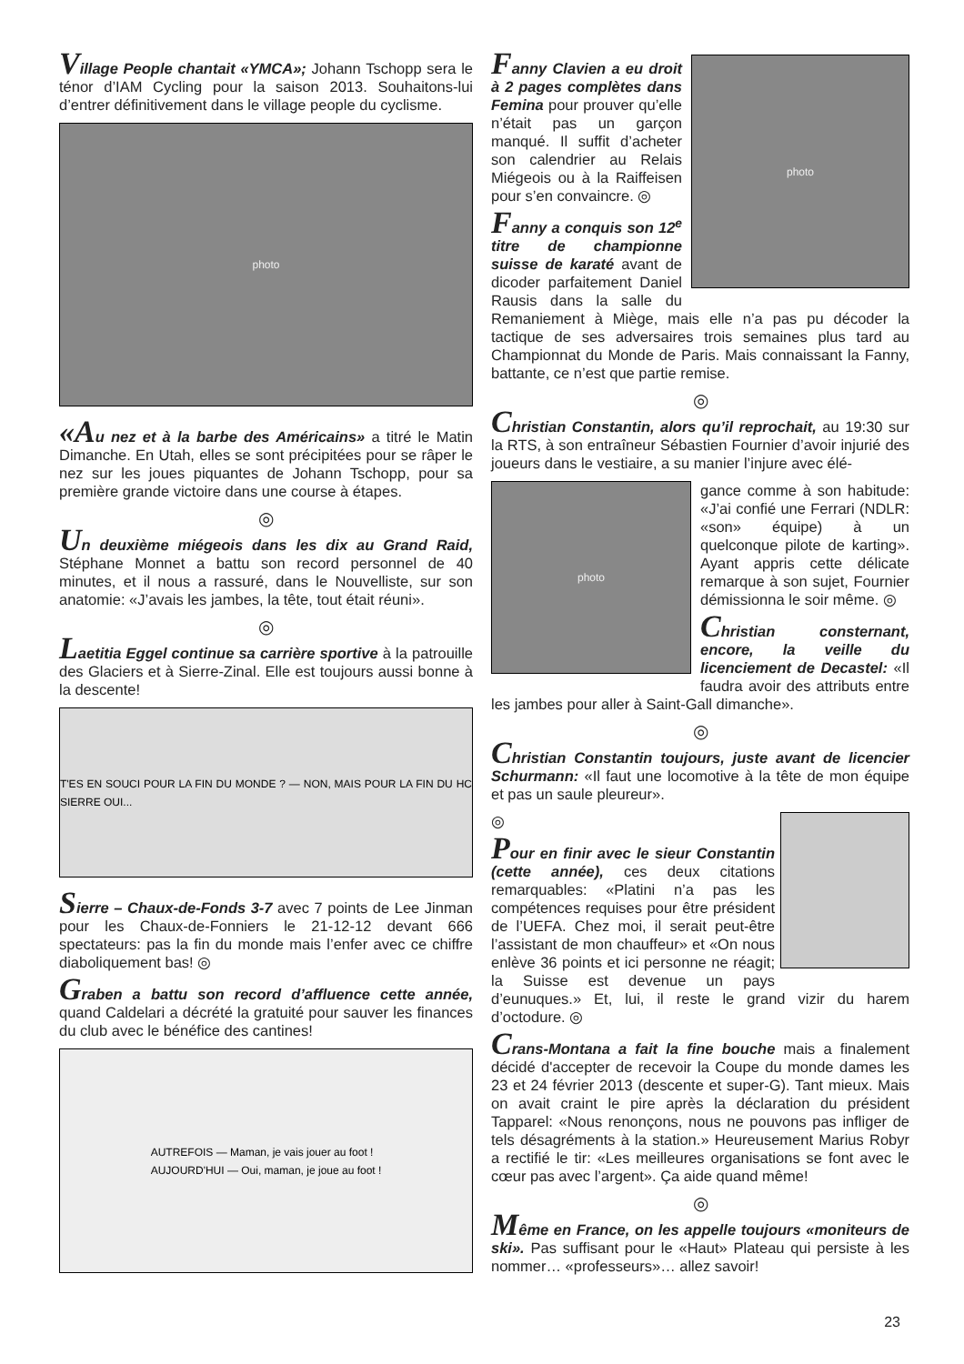Village People chantait «YMCA»; Johann Tschopp sera le ténor d’IAM Cycling pour la saison 2013. Souhaitons-lui d’entrer définitivement dans le village people du cyclisme.
photo
«A u nez et à la barbe des Américains» a titré le Matin Dimanche. En Utah, elles se sont précipitées pour se râper le nez sur les joues piquantes de Johann Tschopp, pour sa première grande victoire dans une course à étapes.
◎
Un deuxième miégeois dans les dix au Grand Raid, Stéphane Monnet a battu son record personnel de 40 minutes, et il nous a rassuré, dans le Nouvelliste, sur son anatomie: «J’avais les jambes, la tête, tout était réuni».
◎
Laetitia Eggel continue sa carrière sportive à la patrouille des Glaciers et à Sierre-Zinal. Elle est toujours aussi bonne à la descente!
T'ES EN SOUCI POUR LA FIN DU MONDE ? — NON, MAIS POUR LA FIN DU HC SIERRE OUI...
Sierre – Chaux-de-Fonds 3-7 avec 7 points de Lee Jinman pour les Chaux-de-Fonniers le 21-12-12 devant 666 spectateurs: pas la fin du monde mais l’enfer avec ce chiffre diaboliquement bas! ◎
Graben a battu son record d’affluence cette année, quand Caldelari a décrété la gratuité pour sauver les finances du club avec le bénéfice des cantines!
AUTREFOIS — Maman, je vais jouer au foot !
AUJOURD'HUI — Oui, maman, je joue au foot !
photo
Fanny Clavien a eu droit à 2 pages complètes dans Femina pour prouver qu’elle n’était pas un garçon manqué. Il suffit d’acheter son calendrier au Relais Miégeois ou à la Raiffeisen pour s’en convaincre. ◎
Fanny a conquis son 12<sup>e</sup> titre de championne suisse de karaté avant de dicoder parfaitement Daniel Rausis dans la salle du Remaniement à Miège, mais elle n’a pas pu décoder la tactique de ses adversaires trois semaines plus tard au Championnat du Monde de Paris. Mais connaissant la Fanny, battante, ce n’est que partie remise.
◎
Christian Constantin, alors qu’il reprochait, au 19:30 sur la RTS, à son entraîneur Sébastien Fournier d’avoir injurié des joueurs dans le vestiaire, a su manier l’injure avec élé-
photo
gance comme à son habitude: «J’ai confié une Ferrari (NDLR: «son» équipe) à un quelconque pilote de karting». Ayant appris cette délicate remarque à son sujet, Fournier démissionna le soir même. ◎
Christian consternant, encore, la veille du licenciement de Decastel: «Il faudra avoir des attributs entre les jambes pour aller à Saint-Gall dimanche».
◎
Christian Constantin toujours, juste avant de licencier Schurmann: «Il faut une locomotive à la tête de mon équipe et pas un saule pleureur».
◎
Pour en finir avec le sieur Constantin (cette année), ces deux citations remarquables: «Platini n’a pas les compétences requises pour être président de l’UEFA. Chez moi, il serait peut-être l’assistant de mon chauffeur» et «On nous enlève 36 points et ici personne ne réagit; la Suisse est devenue un pays d’eunuques.» Et, lui, il reste le grand vizir du harem d’octodure. ◎
Crans-Montana a fait la fine bouche mais a finalement décidé d'accepter de recevoir la Coupe du monde dames les 23 et 24 février 2013 (descente et super-G). Tant mieux. Mais on avait craint le pire après la déclaration du président Tapparel: «Nous renonçons, nous ne pouvons pas infliger de tels désagréments à la station.» Heureusement Marius Robyr a rectifié le tir: «Les meilleures organisations se font avec le cœur pas avec l’argent». Ça aide quand même!
◎
Même en France, on les appelle toujours «moniteurs de ski». Pas suffisant pour le «Haut» Plateau qui persiste à les nommer… «professeurs»… allez savoir!
23